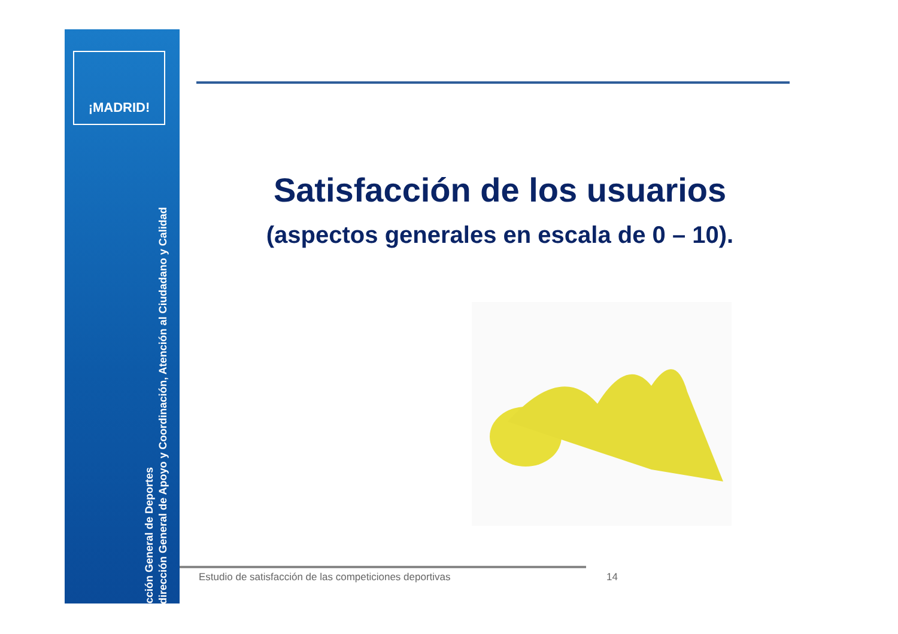¡MADRID!
Dirección General de Deportes
Subdirección General de Apoyo y Coordinación, Atención al Ciudadano y Calidad
Satisfacción de los usuarios
(aspectos generales en escala de 0 – 10).
Estudio de satisfacción de las competiciones deportivas 14